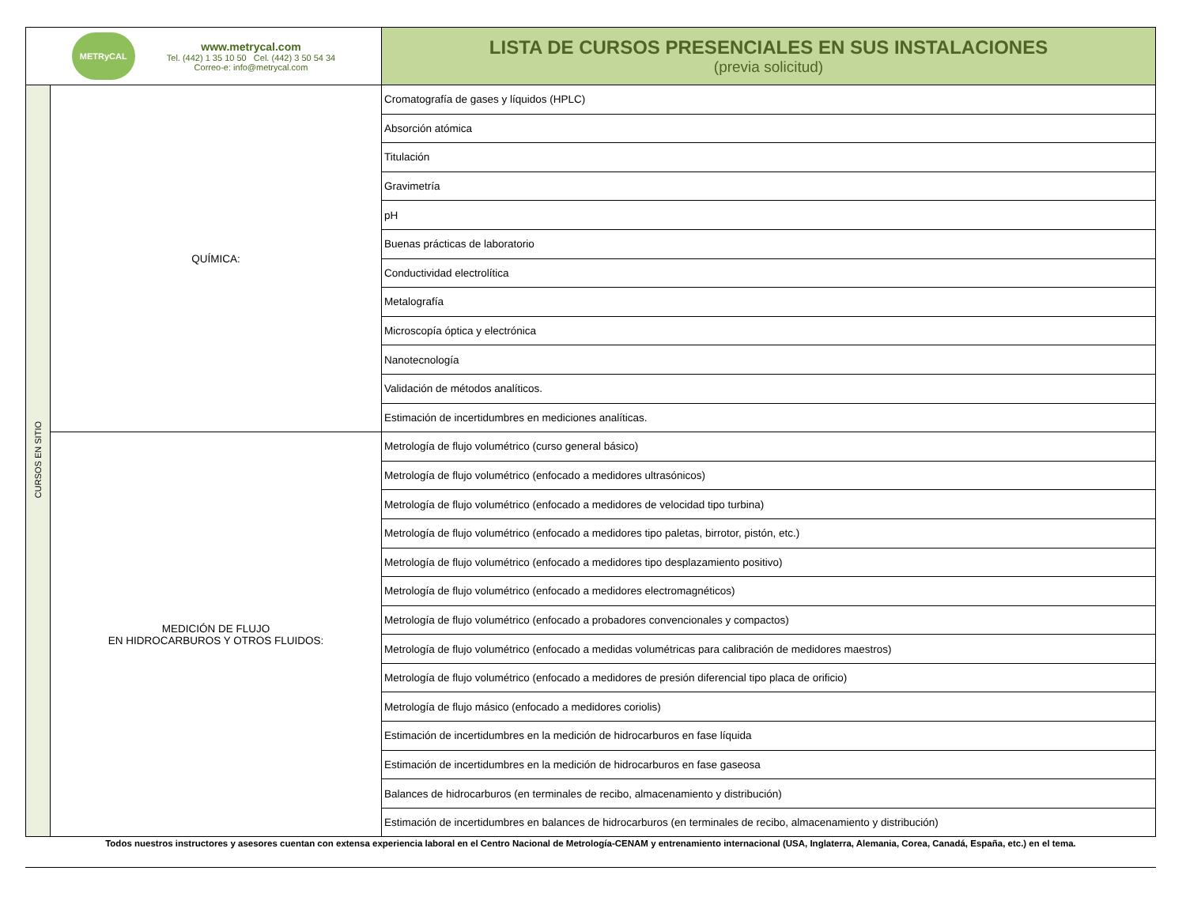| METRyCAL www.metrycal.com Tel. (442) 1 35 10 50 Cel. (442) 3 50 54 34 Correo-e: info@metrycal.com | | LISTA DE CURSOS PRESENCIALES EN SUS INSTALACIONES (previa solicitud) |
| CURSOS EN SITIO | QUÍMICA: | Cromatografía de gases y líquidos (HPLC) |
| | | Absorción atómica |
| | | Titulación |
| | | Gravimetría |
| | | pH |
| | | Buenas prácticas de laboratorio |
| | | Conductividad electrolítica |
| | | Metalografía |
| | | Microscopía óptica y electrónica |
| | | Nanotecnología |
| | | Validación de métodos analíticos. |
| | | Estimación de incertidumbres en mediciones analíticas. |
| | MEDICIÓN DE FLUJO EN HIDROCARBUROS Y OTROS FLUIDOS: | Metrología de flujo volumétrico (curso general básico) |
| | | Metrología de flujo volumétrico (enfocado a medidores ultrasónicos) |
| | | Metrología de flujo volumétrico (enfocado a medidores de velocidad tipo turbina) |
| | | Metrología de flujo volumétrico (enfocado a medidores tipo paletas, birrotor, pistón, etc.) |
| | | Metrología de flujo volumétrico (enfocado a medidores tipo desplazamiento positivo) |
| | | Metrología de flujo volumétrico (enfocado a medidores electromagnéticos) |
| | | Metrología de flujo volumétrico (enfocado a probadores convencionales y compactos) |
| | | Metrología de flujo volumétrico (enfocado a medidas volumétricas para calibración de medidores maestros) |
| | | Metrología de flujo volumétrico (enfocado a medidores de presión diferencial tipo placa de orificio) |
| | | Metrología de flujo másico (enfocado a medidores coriolis) |
| | | Estimación de incertidumbres en la medición de hidrocarburos en fase líquida |
| | | Estimación de incertidumbres en la medición de hidrocarburos en fase gaseosa |
| | | Balances de hidrocarburos (en terminales de recibo, almacenamiento y distribución) |
| | | Estimación de incertidumbres en balances de hidrocarburos (en terminales de recibo, almacenamiento y distribución) |
Todos nuestros instructores y asesores cuentan con extensa experiencia laboral en el Centro Nacional de Metrología-CENAM y entrenamiento internacional (USA, Inglaterra, Alemania, Corea, Canadá, España, etc.) en el tema.